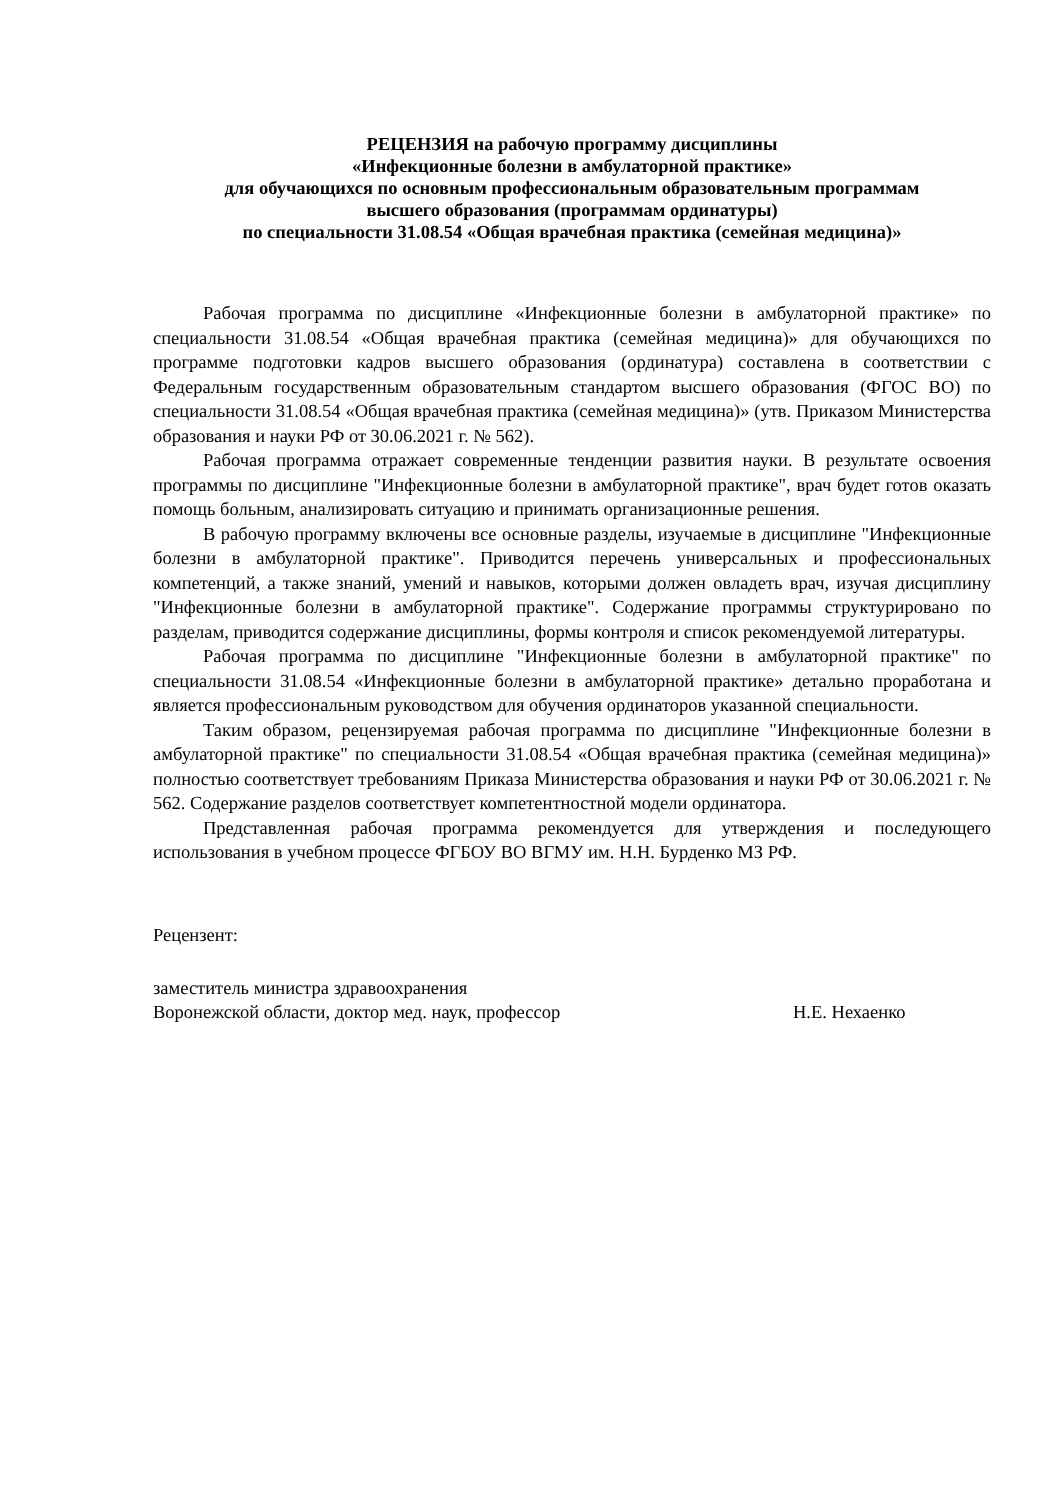РЕЦЕНЗИЯ на рабочую программу дисциплины
«Инфекционные болезни в амбулаторной практике»
для обучающихся по основным профессиональным образовательным программам
высшего образования (программам ординатуры)
по специальности 31.08.54 «Общая врачебная практика (семейная медицина)»
Рабочая программа по дисциплине «Инфекционные болезни в амбулаторной практике» по специальности 31.08.54 «Общая врачебная практика (семейная медицина)» для обучающихся по программе подготовки кадров высшего образования (ординатура) составлена в соответствии с Федеральным государственным образовательным стандартом высшего образования (ФГОС ВО) по специальности 31.08.54 «Общая врачебная практика (семейная медицина)» (утв. Приказом Министерства образования и науки РФ от 30.06.2021 г. № 562).
Рабочая программа отражает современные тенденции развития науки. В результате освоения программы по дисциплине "Инфекционные болезни в амбулаторной практике", врач будет готов оказать помощь больным, анализировать ситуацию и принимать организационные решения.
В рабочую программу включены все основные разделы, изучаемые в дисциплине "Инфекционные болезни в амбулаторной практике". Приводится перечень универсальных и профессиональных компетенций, а также знаний, умений и навыков, которыми должен овладеть врач, изучая дисциплину "Инфекционные болезни в амбулаторной практике". Содержание программы структурировано по разделам, приводится содержание дисциплины, формы контроля и список рекомендуемой литературы.
Рабочая программа по дисциплине "Инфекционные болезни в амбулаторной практике" по специальности 31.08.54 «Инфекционные болезни в амбулаторной практике» детально проработана и является профессиональным руководством для обучения ординаторов указанной специальности.
Таким образом, рецензируемая рабочая программа по дисциплине "Инфекционные болезни в амбулаторной практике" по специальности 31.08.54 «Общая врачебная практика (семейная медицина)» полностью соответствует требованиям Приказа Министерства образования и науки РФ от 30.06.2021 г. № 562. Содержание разделов соответствует компетентностной модели ординатора.
Представленная рабочая программа рекомендуется для утверждения и последующего использования в учебном процессе ФГБОУ ВО ВГМУ им. Н.Н. Бурденко МЗ РФ.
Рецензент:
заместитель министра здравоохранения
Воронежской области, доктор мед. наук, профессор Н.Е. Нехаенко